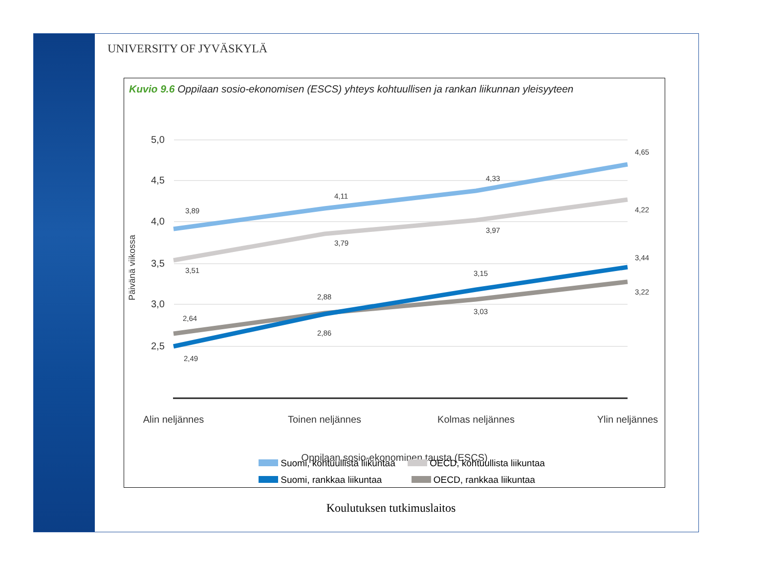UNIVERSITY OF JYVÄSKYLÄ
Kuvio 9.6 Oppilaan sosio-ekonomisen (ESCS) yhteys kohtuullisen ja rankan liikunnan yleisyyteen
5,0
4,5
4,0
3,5
3,0
2,5
Päivänä viikossa
3,89
4,11
4,33
4,65
3,51
3,79
3,97
4,22
2,64
2,88
3,03
3,22
2,49
2,86
3,15
3,44
Alin neljännes
Toinen neljännes
Kolmas neljännes
Ylin neljännes
Oppilaan sosio-ekonominen tausta (ESCS)
Suomi, kohtuullista liikuntaa OECD, kohtuullista liikuntaa
Suomi, rankkaa liikuntaa OECD, rankkaa liikuntaa
Koulutuksen tutkimuslaitos